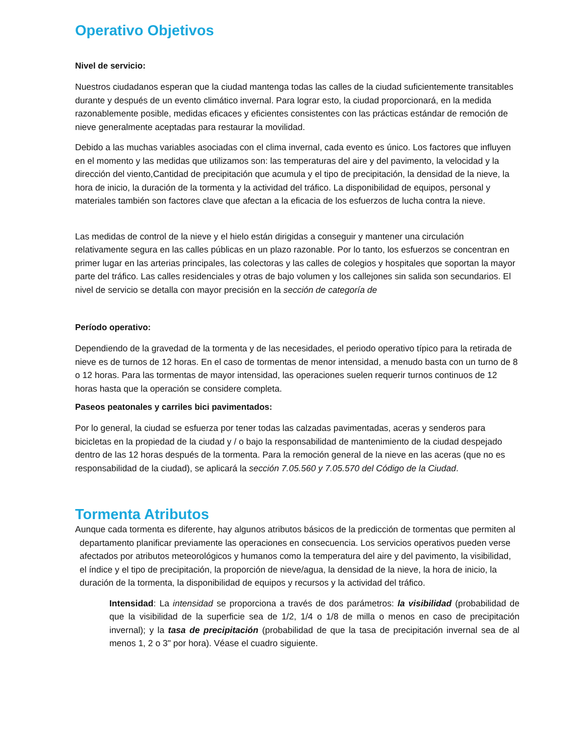Operativo Objetivos
Nivel de servicio:
Nuestros ciudadanos esperan que la ciudad mantenga todas las calles de la ciudad suficientemente transitables durante y después de un evento climático invernal. Para lograr esto, la ciudad proporcionará, en la medida razonablemente posible, medidas eficaces y eficientes consistentes con las prácticas estándar de remoción de nieve generalmente aceptadas para restaurar la movilidad.
Debido a las muchas variables asociadas con el clima invernal, cada evento es único. Los factores que influyen en el momento y las medidas que utilizamos son: las temperaturas del aire y del pavimento, la velocidad y la dirección del viento,Cantidad de precipitación que acumula y el tipo de precipitación, la densidad de la nieve, la hora de inicio, la duración de la tormenta y la actividad del tráfico. La disponibilidad de equipos, personal y materiales también son factores clave que afectan a la eficacia de los esfuerzos de lucha contra la nieve.
Las medidas de control de la nieve y el hielo están dirigidas a conseguir y mantener una circulación relativamente segura en las calles públicas en un plazo razonable. Por lo tanto, los esfuerzos se concentran en primer lugar en las arterias principales, las colectoras y las calles de colegios y hospitales que soportan la mayor parte del tráfico. Las calles residenciales y otras de bajo volumen y los callejones sin salida son secundarios. El nivel de servicio se detalla con mayor precisión en la sección de categoría de
Período operativo:
Dependiendo de la gravedad de la tormenta y de las necesidades, el periodo operativo típico para la retirada de nieve es de turnos de 12 horas. En el caso de tormentas de menor intensidad, a menudo basta con un turno de 8 o 12 horas. Para las tormentas de mayor intensidad, las operaciones suelen requerir turnos continuos de 12 horas hasta que la operación se considere completa.
Paseos peatonales y carriles bici pavimentados:
Por lo general, la ciudad se esfuerza por tener todas las calzadas pavimentadas, aceras y senderos para bicicletas en la propiedad de la ciudad y / o bajo la responsabilidad de mantenimiento de la ciudad despejado dentro de las 12 horas después de la tormenta. Para la remoción general de la nieve en las aceras (que no es responsabilidad de la ciudad), se aplicará la sección 7.05.560 y 7.05.570 del Código de la Ciudad.
Tormenta Atributos
Aunque cada tormenta es diferente, hay algunos atributos básicos de la predicción de tormentas que permiten al departamento planificar previamente las operaciones en consecuencia. Los servicios operativos pueden verse afectados por atributos meteorológicos y humanos como la temperatura del aire y del pavimento, la visibilidad, el índice y el tipo de precipitación, la proporción de nieve/agua, la densidad de la nieve, la hora de inicio, la duración de la tormenta, la disponibilidad de equipos y recursos y la actividad del tráfico.
Intensidad: La intensidad se proporciona a través de dos parámetros: la visibilidad (probabilidad de que la visibilidad de la superficie sea de 1/2, 1/4 o 1/8 de milla o menos en caso de precipitación invernal); y la tasa de precipitación (probabilidad de que la tasa de precipitación invernal sea de al menos 1, 2 o 3" por hora). Véase el cuadro siguiente.